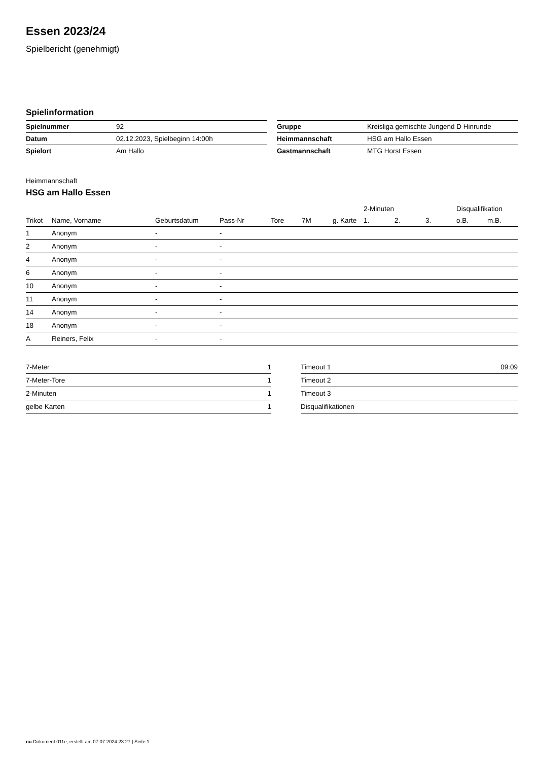Essen 2023/24
Spielbericht (genehmigt)
Spielinformation
| Spielnummer | 92 |
| Datum | 02.12.2023, Spielbeginn 14:00h |
| Spielort | Am Hallo |
| Gruppe | Kreisliga gemischte Jungend D Hinrunde |
| Heimmannschaft | HSG am Hallo Essen |
| Gastmannschaft | MTG Horst Essen |
Heimmannschaft
HSG am Hallo Essen
| | | | | | | | 2-Minuten | | | Disqualifikation | |
| --- | --- | --- | --- | --- | --- | --- | --- | --- | --- | --- | --- |
| Trikot | Name, Vorname | Geburtsdatum | Pass-Nr | Tore | 7M | g. Karte | 1. | 2. | 3. | o.B. | m.B. |
| 1 | Anonym | - | - | | | | | | | | |
| 2 | Anonym | - | - | | | | | | | | |
| 4 | Anonym | - | - | | | | | | | | |
| 6 | Anonym | - | - | | | | | | | | |
| 10 | Anonym | - | - | | | | | | | | |
| 11 | Anonym | - | - | | | | | | | | |
| 14 | Anonym | - | - | | | | | | | | |
| 18 | Anonym | - | - | | | | | | | | |
| A | Reiners, Felix | - | - | | | | | | | | |
| 7-Meter | 1 |
| 7-Meter-Tore | 1 |
| 2-Minuten | 1 |
| gelbe Karten | 1 |
| Timeout 1 | 09:09 |
| Timeout 2 | |
| Timeout 3 | |
| Disqualifikationen | |
nu.Dokument 011e, erstellt am 07.07.2024 23:27 | Seite 1